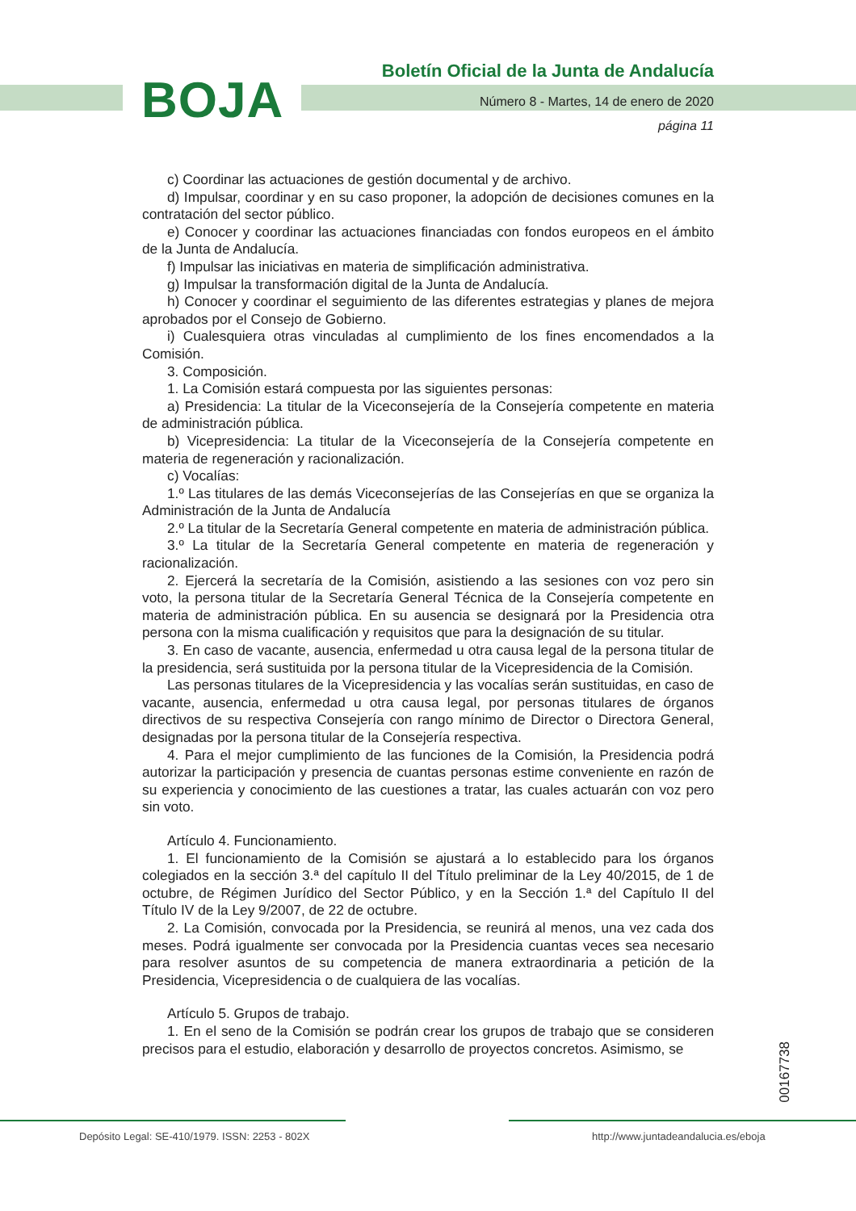BOJA
Boletín Oficial de la Junta de Andalucía
Número 8 - Martes, 14 de enero de 2020
página 11
c) Coordinar las actuaciones de gestión documental y de archivo.
d) Impulsar, coordinar y en su caso proponer, la adopción de decisiones comunes en la contratación del sector público.
e) Conocer y coordinar las actuaciones financiadas con fondos europeos en el ámbito de la Junta de Andalucía.
f) Impulsar las iniciativas en materia de simplificación administrativa.
g) Impulsar la transformación digital de la Junta de Andalucía.
h) Conocer y coordinar el seguimiento de las diferentes estrategias y planes de mejora aprobados por el Consejo de Gobierno.
i) Cualesquiera otras vinculadas al cumplimiento de los fines encomendados a la Comisión.
3. Composición.
1. La Comisión estará compuesta por las siguientes personas:
a) Presidencia: La titular de la Viceconsejería de la Consejería competente en materia de administración pública.
b) Vicepresidencia: La titular de la Viceconsejería de la Consejería competente en materia de regeneración y racionalización.
c) Vocalías:
1.º Las titulares de las demás Viceconsejerías de las Consejerías en que se organiza la Administración de la Junta de Andalucía
2.º La titular de la Secretaría General competente en materia de administración pública.
3.º La titular de la Secretaría General competente en materia de regeneración y racionalización.
2. Ejercerá la secretaría de la Comisión, asistiendo a las sesiones con voz pero sin voto, la persona titular de la Secretaría General Técnica de la Consejería competente en materia de administración pública. En su ausencia se designará por la Presidencia otra persona con la misma cualificación y requisitos que para la designación de su titular.
3. En caso de vacante, ausencia, enfermedad u otra causa legal de la persona titular de la presidencia, será sustituida por la persona titular de la Vicepresidencia de la Comisión.
Las personas titulares de la Vicepresidencia y las vocalías serán sustituidas, en caso de vacante, ausencia, enfermedad u otra causa legal, por personas titulares de órganos directivos de su respectiva Consejería con rango mínimo de Director o Directora General, designadas por la persona titular de la Consejería respectiva.
4. Para el mejor cumplimiento de las funciones de la Comisión, la Presidencia podrá autorizar la participación y presencia de cuantas personas estime conveniente en razón de su experiencia y conocimiento de las cuestiones a tratar, las cuales actuarán con voz pero sin voto.
Artículo 4. Funcionamiento.
1. El funcionamiento de la Comisión se ajustará a lo establecido para los órganos colegiados en la sección 3.ª del capítulo II del Título preliminar de la Ley 40/2015, de 1 de octubre, de Régimen Jurídico del Sector Público, y en la Sección 1.ª del Capítulo II del Título IV de la Ley 9/2007, de 22 de octubre.
2. La Comisión, convocada por la Presidencia, se reunirá al menos, una vez cada dos meses. Podrá igualmente ser convocada por la Presidencia cuantas veces sea necesario para resolver asuntos de su competencia de manera extraordinaria a petición de la Presidencia, Vicepresidencia o de cualquiera de las vocalías.
Artículo 5. Grupos de trabajo.
1. En el seno de la Comisión se podrán crear los grupos de trabajo que se consideren precisos para el estudio, elaboración y desarrollo de proyectos concretos. Asimismo, se
00167738
Depósito Legal: SE-410/1979. ISSN: 2253 - 802X
http://www.juntadeandalucia.es/eboja